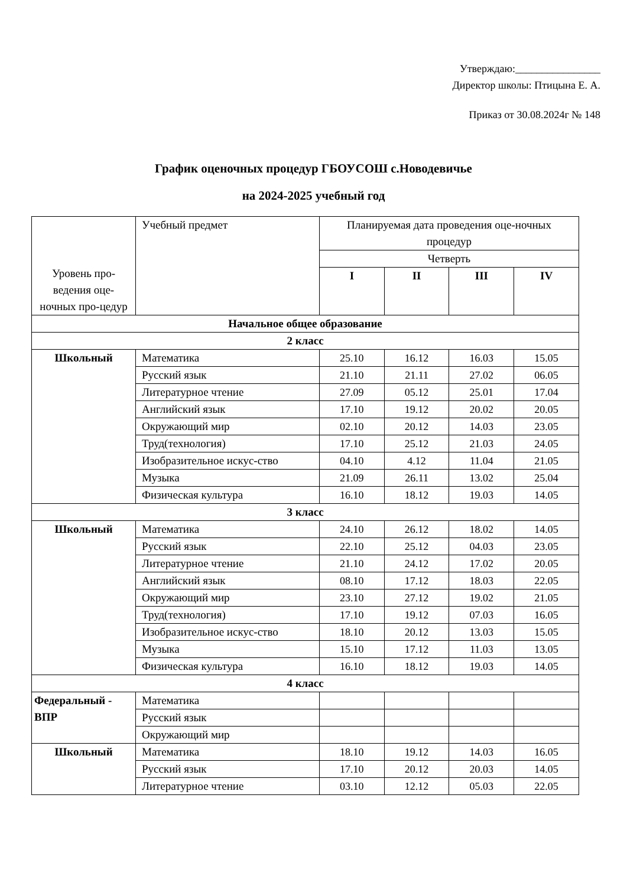Утверждаю:________________
Директор школы: Птицына Е. А.
Приказ от 30.08.2024г № 148
График оценочных процедур ГБОУСОШ с.Новодевичье
на 2024-2025 учебный год
| Уровень про-ведения оце-ночных про-цедур | Учебный предмет | Планируемая дата проведения оце-ночных процедур | | | |
| --- | --- | --- | --- | --- | --- |
| | | Четверть | | | |
| | | I | II | III | IV |
| Начальное общее образование | | | | | |
| 2 класс | | | | | |
| Школьный | Математика | 25.10 | 16.12 | 16.03 | 15.05 |
| | Русский язык | 21.10 | 21.11 | 27.02 | 06.05 |
| | Литературное чтение | 27.09 | 05.12 | 25.01 | 17.04 |
| | Английский язык | 17.10 | 19.12 | 20.02 | 20.05 |
| | Окружающий мир | 02.10 | 20.12 | 14.03 | 23.05 |
| | Труд(технология) | 17.10 | 25.12 | 21.03 | 24.05 |
| | Изобразительное искус-ство | 04.10 | 4.12 | 11.04 | 21.05 |
| | Музыка | 21.09 | 26.11 | 13.02 | 25.04 |
| | Физическая культура | 16.10 | 18.12 | 19.03 | 14.05 |
| 3 класс | | | | | |
| Школьный | Математика | 24.10 | 26.12 | 18.02 | 14.05 |
| | Русский язык | 22.10 | 25.12 | 04.03 | 23.05 |
| | Литературное чтение | 21.10 | 24.12 | 17.02 | 20.05 |
| | Английский язык | 08.10 | 17.12 | 18.03 | 22.05 |
| | Окружающий мир | 23.10 | 27.12 | 19.02 | 21.05 |
| | Труд(технология) | 17.10 | 19.12 | 07.03 | 16.05 |
| | Изобразительное искус-ство | 18.10 | 20.12 | 13.03 | 15.05 |
| | Музыка | 15.10 | 17.12 | 11.03 | 13.05 |
| | Физическая культура | 16.10 | 18.12 | 19.03 | 14.05 |
| 4 класс | | | | | |
| Федеральный - ВПР | Математика | | | | |
| | Русский язык | | | | |
| | Окружающий мир | | | | |
| Школьный | Математика | 18.10 | 19.12 | 14.03 | 16.05 |
| | Русский язык | 17.10 | 20.12 | 20.03 | 14.05 |
| | Литературное чтение | 03.10 | 12.12 | 05.03 | 22.05 |